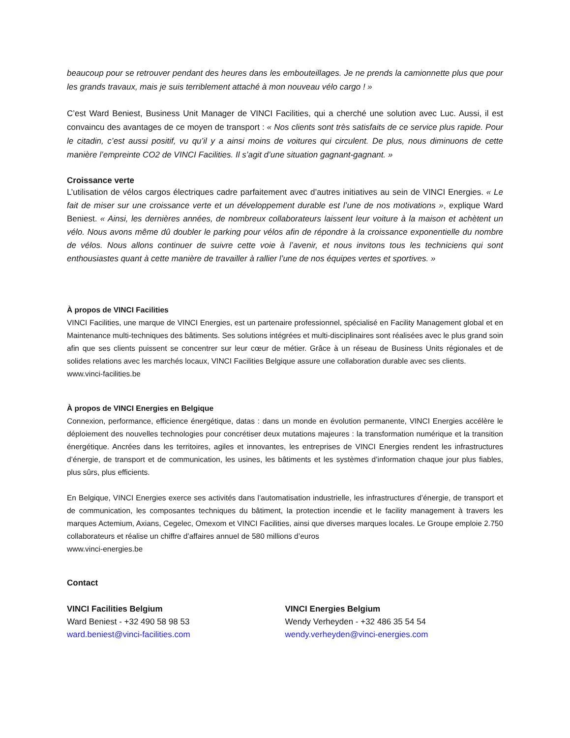beaucoup pour se retrouver pendant des heures dans les embouteillages. Je ne prends la camionnette plus que pour les grands travaux, mais je suis terriblement attaché à mon nouveau vélo cargo ! »
C’est Ward Beniest, Business Unit Manager de VINCI Facilities, qui a cherché une solution avec Luc. Aussi, il est convaincu des avantages de ce moyen de transport : « Nos clients sont très satisfaits de ce service plus rapide. Pour le citadin, c’est aussi positif, vu qu’il y a ainsi moins de voitures qui circulent. De plus, nous diminuons de cette manière l’empreinte CO2 de VINCI Facilities. Il s’agit d’une situation gagnant-gagnant. »
Croissance verte
L’utilisation de vélos cargos électriques cadre parfaitement avec d’autres initiatives au sein de VINCI Energies. « Le fait de miser sur une croissance verte et un développement durable est l’une de nos motivations », explique Ward Beniest. « Ainsi, les dernières années, de nombreux collaborateurs laissent leur voiture à la maison et achètent un vélo. Nous avons même dû doubler le parking pour vélos afin de répondre à la croissance exponentielle du nombre de vélos. Nous allons continuer de suivre cette voie à l’avenir, et nous invitons tous les techniciens qui sont enthousiastes quant à cette manière de travailler à rallier l’une de nos équipes vertes et sportives. »
À propos de VINCI Facilities
VINCI Facilities, une marque de VINCI Energies, est un partenaire professionnel, spécialisé en Facility Management global et en Maintenance multi-techniques des bâtiments. Ses solutions intégrées et multi-disciplinaires sont réalisées avec le plus grand soin afin que ses clients puissent se concentrer sur leur cœur de métier. Grâce à un réseau de Business Units régionales et de solides relations avec les marchés locaux, VINCI Facilities Belgique assure une collaboration durable avec ses clients.
www.vinci-facilities.be
À propos de VINCI Energies en Belgique
Connexion, performance, efficience énergétique, datas : dans un monde en évolution permanente, VINCI Energies accélère le déploiement des nouvelles technologies pour concrétiser deux mutations majeures : la transformation numérique et la transition énergétique. Ancrées dans les territoires, agiles et innovantes, les entreprises de VINCI Energies rendent les infrastructures d’énergie, de transport et de communication, les usines, les bâtiments et les systèmes d’information chaque jour plus fiables, plus sûrs, plus efficients.
En Belgique, VINCI Energies exerce ses activités dans l’automatisation industrielle, les infrastructures d’énergie, de transport et de communication, les composantes techniques du bâtiment, la protection incendie et le facility management à travers les marques Actemium, Axians, Cegelec, Omexom et VINCI Facilities, ainsi que diverses marques locales. Le Groupe emploie 2.750 collaborateurs et réalise un chiffre d’affaires annuel de 580 millions d’euros
www.vinci-energies.be
Contact
VINCI Facilities Belgium
Ward Beniest - +32 490 58 98 53
ward.beniest@vinci-facilities.com
VINCI Energies Belgium
Wendy Verheyden - +32 486 35 54 54
wendy.verheyden@vinci-energies.com